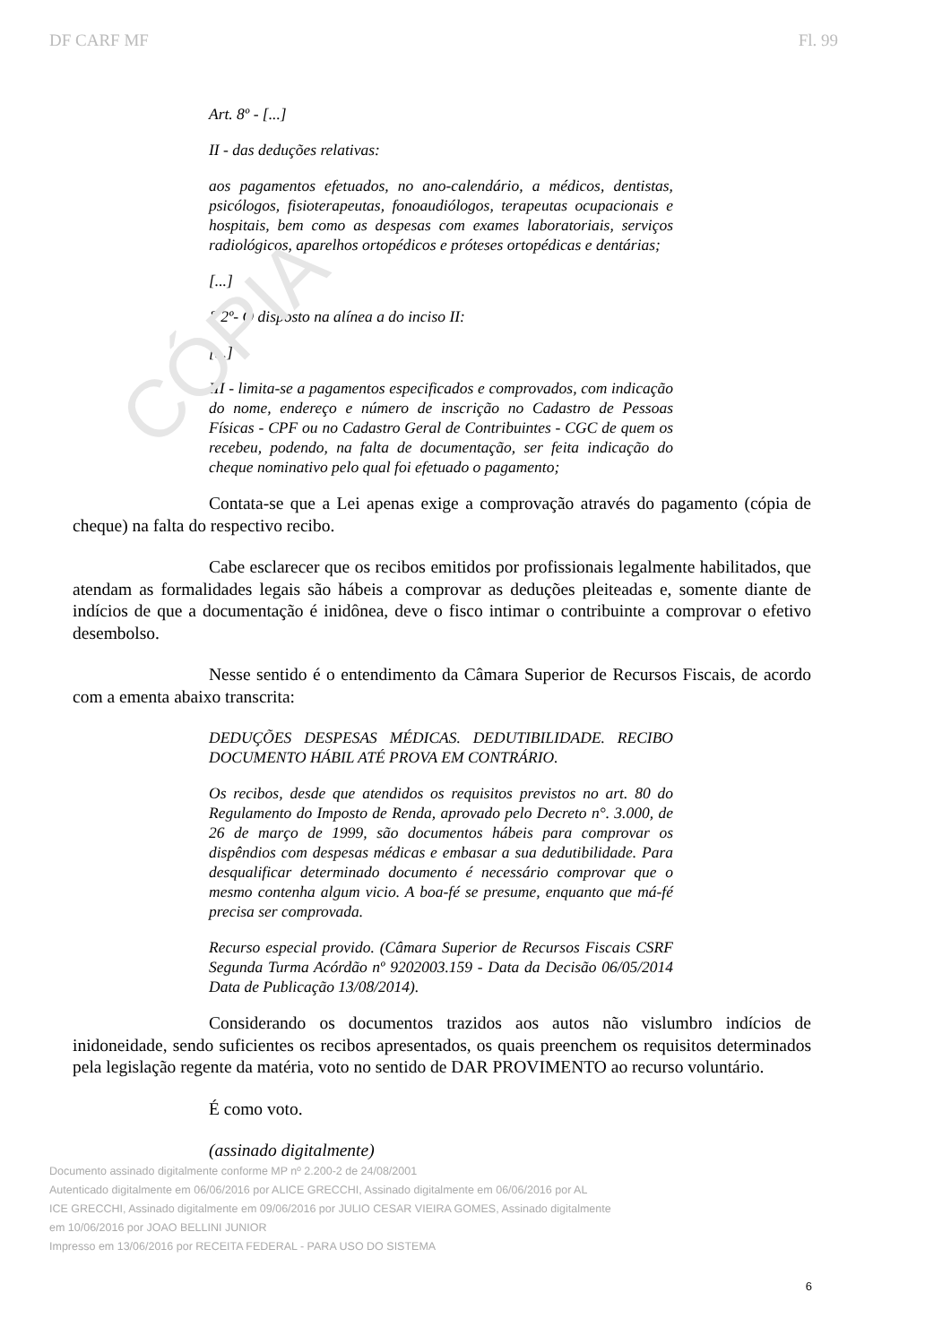CÓPIA
DF CARF MF Fl. 99
Art. 8º - [...]
II - das deduções relativas:
aos pagamentos efetuados, no ano-calendário, a médicos, dentistas, psicólogos, fisioterapeutas, fonoaudiólogos, terapeutas ocupacionais e hospitais, bem como as despesas com exames laboratoriais, serviços radiológicos, aparelhos ortopédicos e próteses ortopédicas e dentárias;
[...]
§ 2º- O disposto na alínea a do inciso II:
[...]
III - limita-se a pagamentos especificados e comprovados, com indicação do nome, endereço e número de inscrição no Cadastro de Pessoas Físicas - CPF ou no Cadastro Geral de Contribuintes - CGC de quem os recebeu, podendo, na falta de documentação, ser feita indicação do cheque nominativo pelo qual foi efetuado o pagamento;
Contata-se que a Lei apenas exige a comprovação através do pagamento (cópia de cheque) na falta do respectivo recibo.
Cabe esclarecer que os recibos emitidos por profissionais legalmente habilitados, que atendam as formalidades legais são hábeis a comprovar as deduções pleiteadas e, somente diante de indícios de que a documentação é inidônea, deve o fisco intimar o contribuinte a comprovar o efetivo desembolso.
Nesse sentido é o entendimento da Câmara Superior de Recursos Fiscais, de acordo com a ementa abaixo transcrita:
DEDUÇÕES DESPESAS MÉDICAS. DEDUTIBILIDADE. RECIBO DOCUMENTO HÁBIL ATÉ PROVA EM CONTRÁRIO.
Os recibos, desde que atendidos os requisitos previstos no art. 80 do Regulamento do Imposto de Renda, aprovado pelo Decreto n°. 3.000, de 26 de março de 1999, são documentos hábeis para comprovar os dispêndios com despesas médicas e embasar a sua dedutibilidade. Para desqualificar determinado documento é necessário comprovar que o mesmo contenha algum vicio. A boa-fé se presume, enquanto que má-fé precisa ser comprovada.
Recurso especial provido. (Câmara Superior de Recursos Fiscais CSRF Segunda Turma Acórdão nº 9202003.159 - Data da Decisão 06/05/2014 Data de Publicação 13/08/2014).
Considerando os documentos trazidos aos autos não vislumbro indícios de inidoneidade, sendo suficientes os recibos apresentados, os quais preenchem os requisitos determinados pela legislação regente da matéria, voto no sentido de DAR PROVIMENTO ao recurso voluntário.
É como voto.
(assinado digitalmente)
Documento assinado digitalmente conforme MP nº 2.200-2 de 24/08/2001
Autenticado digitalmente em 06/06/2016 por ALICE GRECCHI, Assinado digitalmente em 06/06/2016 por AL
ICE GRECCHI, Assinado digitalmente em 09/06/2016 por JULIO CESAR VIEIRA GOMES, Assinado digitalmente
em 10/06/2016 por JOAO BELLINI JUNIOR
Impresso em 13/06/2016 por RECEITA FEDERAL - PARA USO DO SISTEMA
6